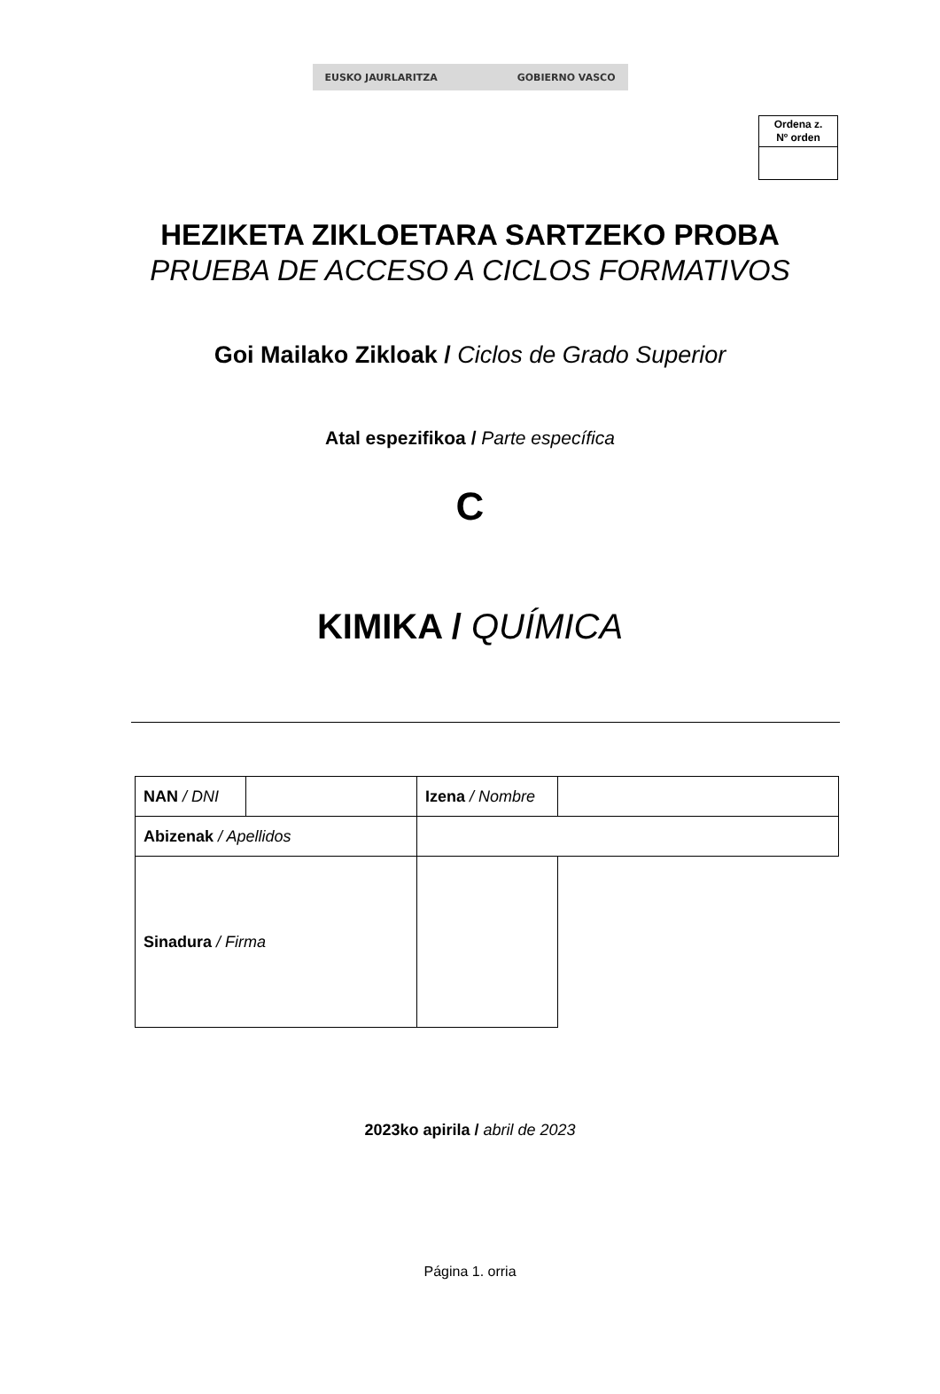EUSKO JAURLARITZA GOBIERNO VASCO
Ordena z.
Nº orden
HEZIKETA ZIKLOETARA SARTZEKO PROBA
PRUEBA DE ACCESO A CICLOS FORMATIVOS
Goi Mailako Zikloak / Ciclos de Grado Superior
Atal espezifikoa / Parte específica
C
KIMIKA / QUÍMICA
| NAN / DNI | | | Izena / Nombre | |
| Abizenak / Apellidos | | | | |
| Sinadura / Firma | | | | |
2023ko apirila / abril de 2023
Página 1. orria